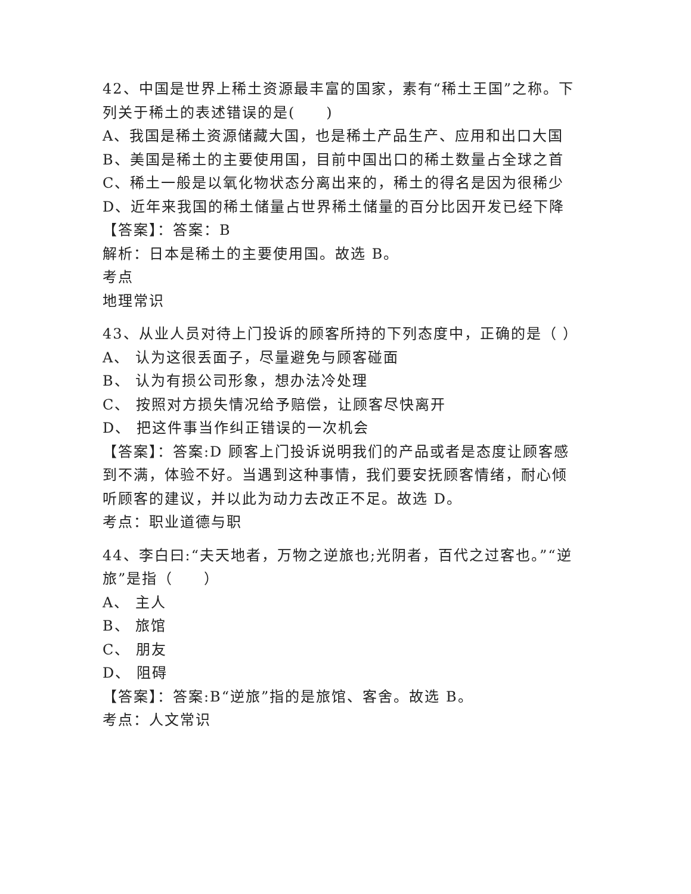42、中国是世界上稀土资源最丰富的国家，素有“稀土王国”之称。下列关于稀土的表述错误的是(　　)
A、我国是稀土资源储藏大国，也是稀土产品生产、应用和出口大国
B、美国是稀土的主要使用国，目前中国出口的稀土数量占全球之首
C、稀土一般是以氧化物状态分离出来的，稀土的得名是因为很稀少
D、近年来我国的稀土储量占世界稀土储量的百分比因开发已经下降
【答案】：答案：B
解析：日本是稀土的主要使用国。故选 B。
考点
地理常识
43、从业人员对待上门投诉的顾客所持的下列态度中，正确的是（ ）
A、 认为这很丢面子，尽量避免与顾客碰面
B、 认为有损公司形象，想办法冷处理
C、 按照对方损失情况给予赔偿，让顾客尽快离开
D、 把这件事当作纠正错误的一次机会
【答案】：答案:D 顾客上门投诉说明我们的产品或者是态度让顾客感到不满，体验不好。当遇到这种事情，我们要安抚顾客情绪，耐心倾听顾客的建议，并以此为动力去改正不足。故选 D。
考点：职业道德与职
44、李白曰:“夫天地者，万物之逆旅也;光阴者，百代之过客也。”“逆旅”是指（　　）
A、 主人
B、 旅馆
C、 朋友
D、 阻碍
【答案】：答案:B“逆旅”指的是旅馆、客舍。故选 B。
考点：人文常识